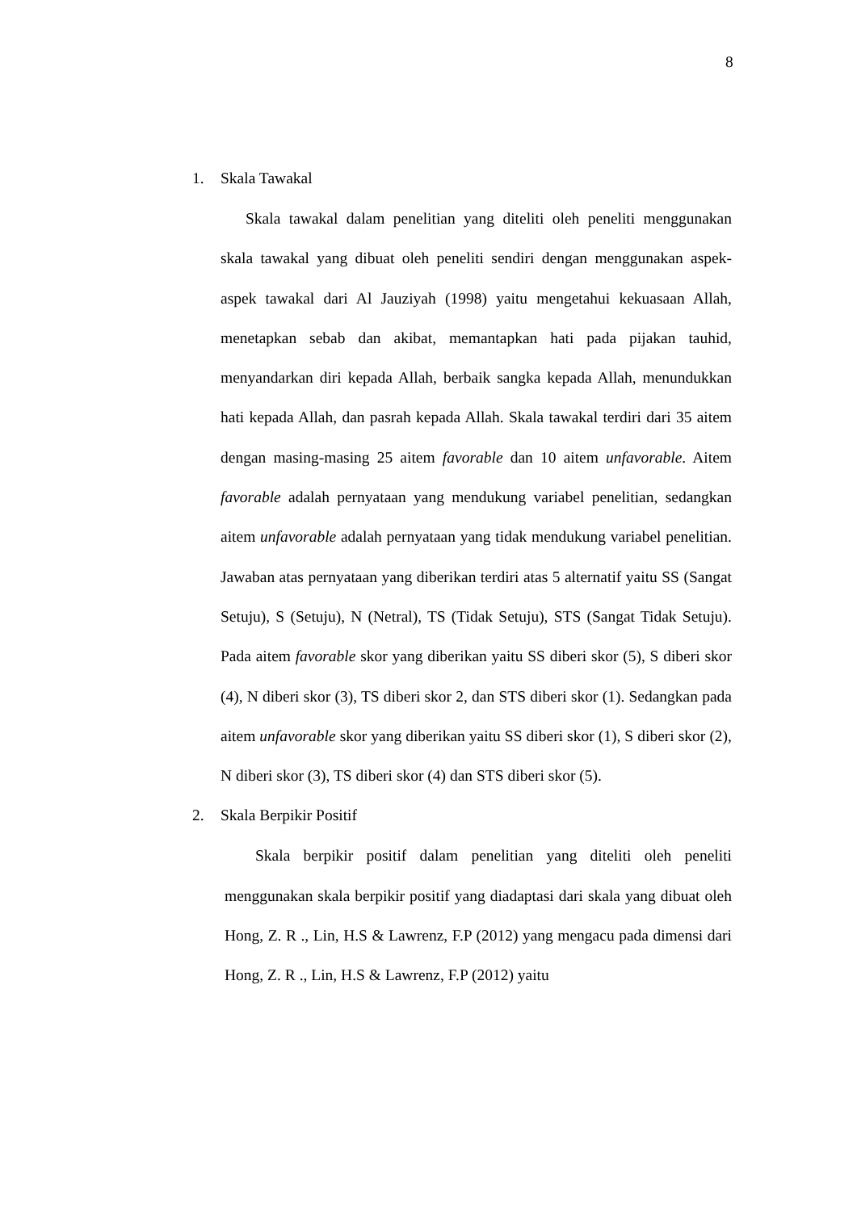8
1. Skala Tawakal
Skala tawakal dalam penelitian yang diteliti oleh peneliti menggunakan skala tawakal yang dibuat oleh peneliti sendiri dengan menggunakan aspek-aspek tawakal dari Al Jauziyah (1998) yaitu mengetahui kekuasaan Allah, menetapkan sebab dan akibat, memantapkan hati pada pijakan tauhid, menyandarkan diri kepada Allah, berbaik sangka kepada Allah, menundukkan hati kepada Allah, dan pasrah kepada Allah. Skala tawakal terdiri dari 35 aitem dengan masing-masing 25 aitem favorable dan 10 aitem unfavorable. Aitem favorable adalah pernyataan yang mendukung variabel penelitian, sedangkan aitem unfavorable adalah pernyataan yang tidak mendukung variabel penelitian. Jawaban atas pernyataan yang diberikan terdiri atas 5 alternatif yaitu SS (Sangat Setuju), S (Setuju), N (Netral), TS (Tidak Setuju), STS (Sangat Tidak Setuju). Pada aitem favorable skor yang diberikan yaitu SS diberi skor (5), S diberi skor (4), N diberi skor (3), TS diberi skor 2, dan STS diberi skor (1). Sedangkan pada aitem unfavorable skor yang diberikan yaitu SS diberi skor (1), S diberi skor (2), N diberi skor (3), TS diberi skor (4) dan STS diberi skor (5).
2. Skala Berpikir Positif
Skala berpikir positif dalam penelitian yang diteliti oleh peneliti menggunakan skala berpikir positif yang diadaptasi dari skala yang dibuat oleh Hong, Z. R ., Lin, H.S & Lawrenz, F.P (2012) yang mengacu pada dimensi dari Hong, Z. R ., Lin, H.S & Lawrenz, F.P (2012) yaitu